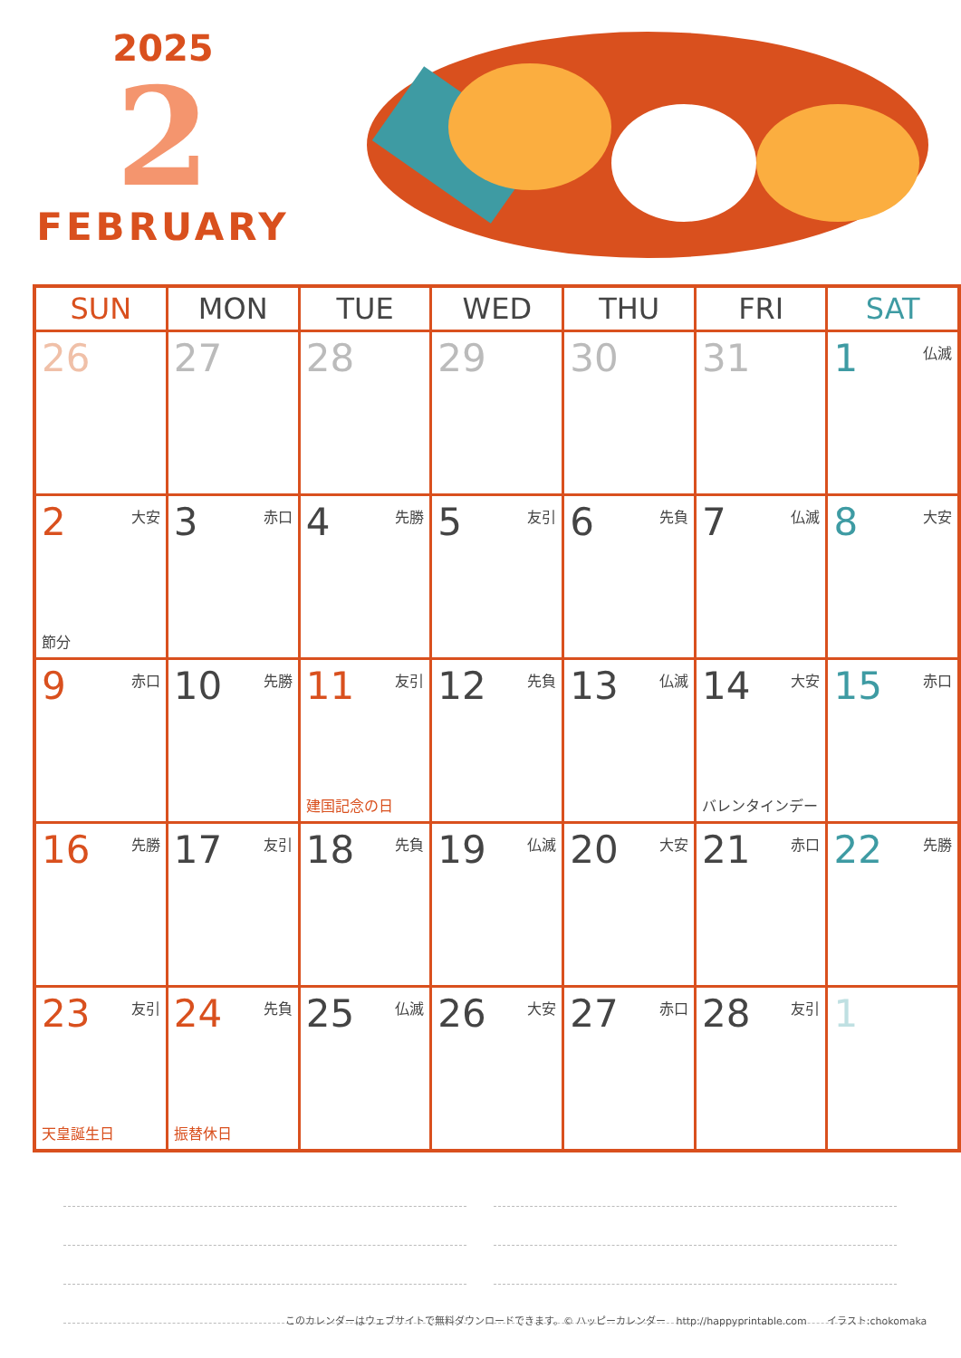2025
2
FEBRUARY
| SUN | MON | TUE | WED | THU | FRI | SAT |
| --- | --- | --- | --- | --- | --- | --- |
| 26 | 27 | 28 | 29 | 30 | 31 | 1 仏滅 |
| 2 大安 節分 | 3 赤口 | 4 先勝 | 5 友引 | 6 先負 | 7 仏滅 | 8 大安 |
| 9 赤口 | 10 先勝 | 11 友引 建国記念の日 | 12 先負 | 13 仏滅 | 14 大安 バレンタインデー | 15 赤口 |
| 16 先勝 | 17 友引 | 18 先負 | 19 仏滅 | 20 大安 | 21 赤口 | 22 先勝 |
| 23 友引 天皇誕生日 | 24 先負 振替休日 | 25 仏滅 | 26 大安 | 27 赤口 | 28 友引 | 1 |
このカレンダーはウェブサイトで無料ダウンロードできます。© ハッピーカレンダー　http://happyprintable.com　　イラスト:chokomaka